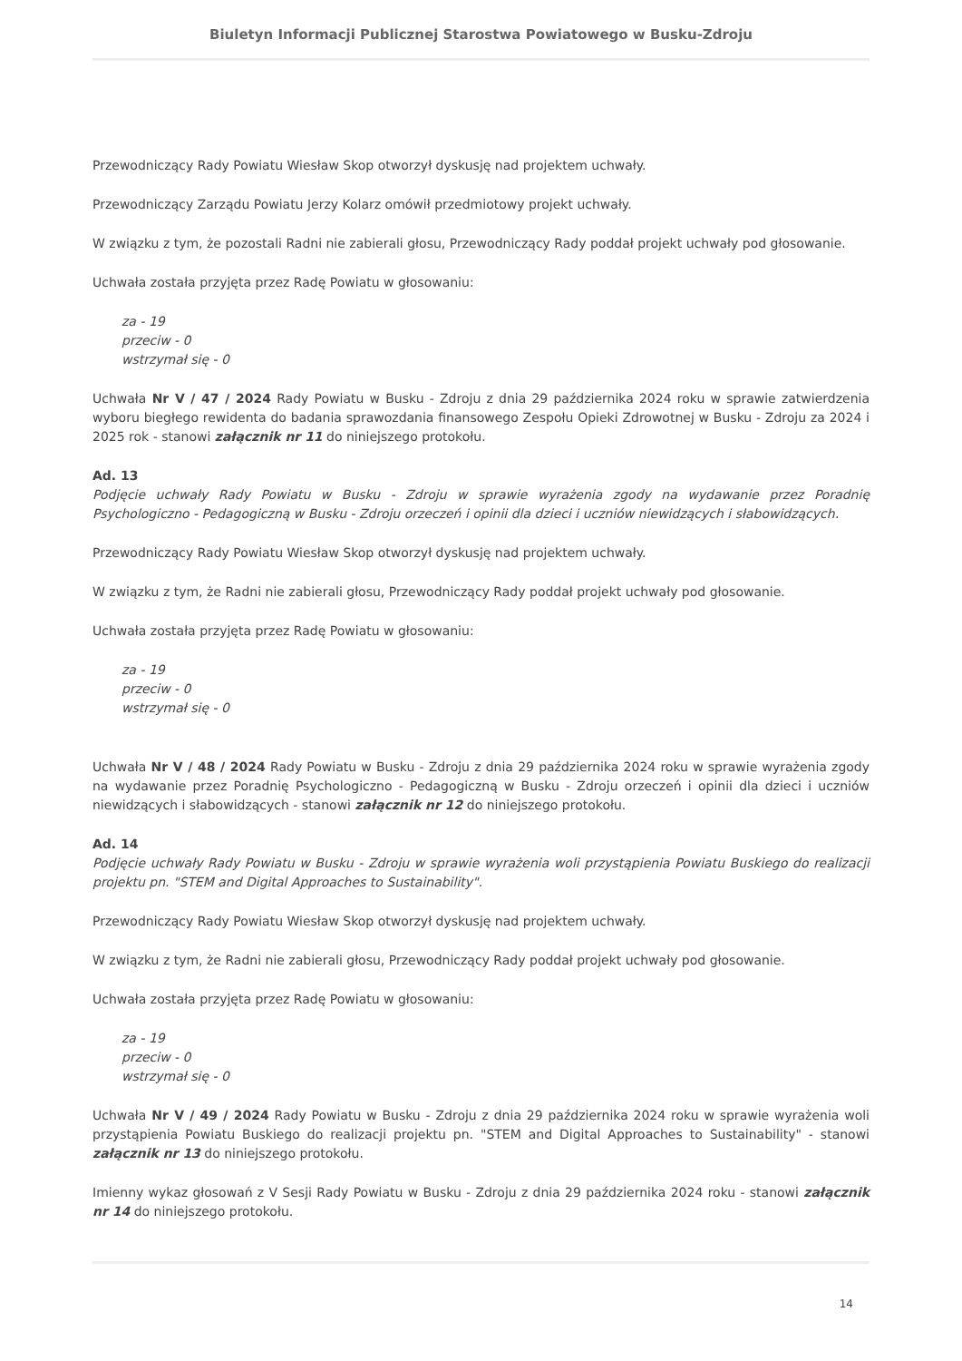Biuletyn Informacji Publicznej Starostwa Powiatowego w Busku-Zdroju
Przewodniczący Rady Powiatu Wiesław Skop otworzył dyskusję nad projektem uchwały.
Przewodniczący Zarządu Powiatu Jerzy Kolarz omówił przedmiotowy projekt uchwały.
W związku z tym, że pozostali Radni nie zabierali głosu, Przewodniczący Rady poddał projekt uchwały pod głosowanie.
Uchwała została przyjęta przez Radę Powiatu w głosowaniu:
za - 19
przeciw - 0
wstrzymał się - 0
Uchwała Nr V / 47 / 2024 Rady Powiatu w Busku - Zdroju z dnia 29 października 2024 roku w sprawie zatwierdzenia wyboru biegłego rewidenta do badania sprawozdania finansowego Zespołu Opieki Zdrowotnej w Busku - Zdroju za 2024 i 2025 rok - stanowi załącznik nr 11 do niniejszego protokołu.
Ad. 13
Podjęcie uchwały Rady Powiatu w Busku - Zdroju w sprawie wyrażenia zgody na wydawanie przez Poradnię Psychologiczno - Pedagogiczną w Busku - Zdroju orzeczeń i opinii dla dzieci i uczniów niewidzących i słabowidzących.
Przewodniczący Rady Powiatu Wiesław Skop otworzył dyskusję nad projektem uchwały.
W związku z tym, że Radni nie zabierali głosu, Przewodniczący Rady poddał projekt uchwały pod głosowanie.
Uchwała została przyjęta przez Radę Powiatu w głosowaniu:
za - 19
przeciw - 0
wstrzymał się - 0
Uchwała Nr V / 48 / 2024 Rady Powiatu w Busku - Zdroju z dnia 29 października 2024 roku w sprawie wyrażenia zgody na wydawanie przez Poradnię Psychologiczno - Pedagogiczną w Busku - Zdroju orzeczeń i opinii dla dzieci i uczniów niewidzących i słabowidzących - stanowi załącznik nr 12 do niniejszego protokołu.
Ad. 14
Podjęcie uchwały Rady Powiatu w Busku - Zdroju w sprawie wyrażenia woli przystąpienia Powiatu Buskiego do realizacji projektu pn. "STEM and Digital Approaches to Sustainability".
Przewodniczący Rady Powiatu Wiesław Skop otworzył dyskusję nad projektem uchwały.
W związku z tym, że Radni nie zabierali głosu, Przewodniczący Rady poddał projekt uchwały pod głosowanie.
Uchwała została przyjęta przez Radę Powiatu w głosowaniu:
za - 19
przeciw - 0
wstrzymał się - 0
Uchwała Nr V / 49 / 2024 Rady Powiatu w Busku - Zdroju z dnia 29 października 2024 roku w sprawie wyrażenia woli przystąpienia Powiatu Buskiego do realizacji projektu pn. "STEM and Digital Approaches to Sustainability" - stanowi załącznik nr 13 do niniejszego protokołu.
Imienny wykaz głosowań z V Sesji Rady Powiatu w Busku - Zdroju z dnia 29 października 2024 roku - stanowi załącznik nr 14 do niniejszego protokołu.
14